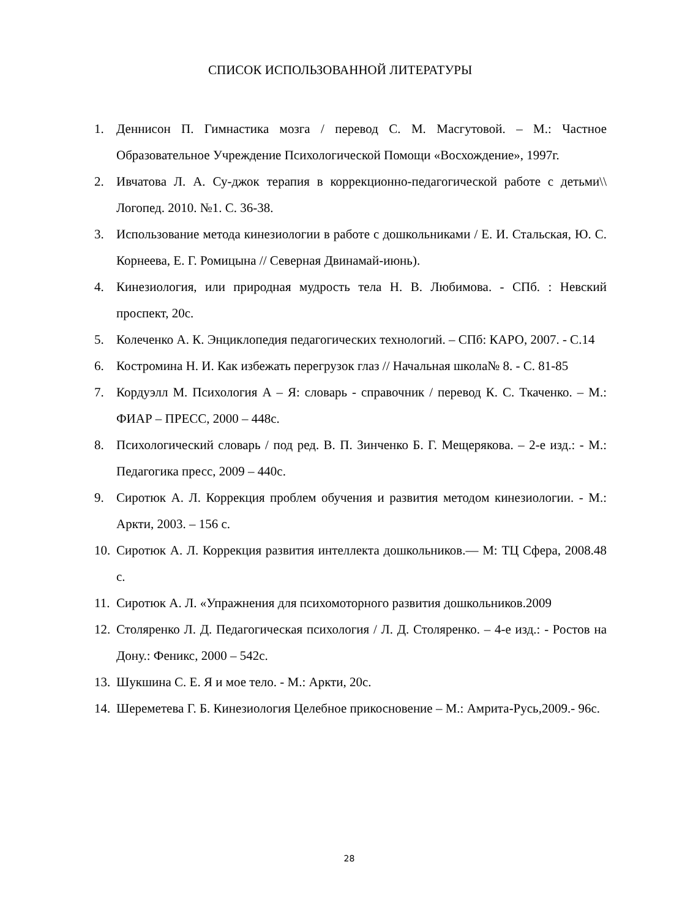СПИСОК ИСПОЛЬЗОВАННОЙ ЛИТЕРАТУРЫ
1. Деннисон П. Гимнастика мозга / перевод С. М. Масгутовой. – М.: Частное Образовательное Учреждение Психологической Помощи «Восхождение», 1997г.
2. Ивчатова Л. А. Су-джок терапия в коррекционно-педагогической работе с детьми\\ Логопед. 2010. №1. С. 36-38.
3. Использование метода кинезиологии в работе с дошкольниками / Е. И. Стальская, Ю. С. Корнеева, Е. Г. Ромицына // Северная Двинамай-июнь).
4. Кинезиология, или природная мудрость тела Н. В. Любимова. - СПб. : Невский проспект, 20с.
5. Колеченко А. К. Энциклопедия педагогических технологий. – СПб: КАРО, 2007. - С.14
6. Костромина Н. И. Как избежать перегрузок глаз // Начальная школа№ 8. - С. 81-85
7. Кордуэлл М. Психология А – Я: словарь - справочник / перевод К. С. Ткаченко. – М.: ФИАР – ПРЕСС, 2000 – 448с.
8. Психологический словарь / под ред. В. П. Зинченко Б. Г. Мещерякова. – 2-е изд.: - М.: Педагогика пресс, 2009 – 440с.
9. Сиротюк А. Л. Коррекция проблем обучения и развития методом кинезиологии. - М.: Аркти, 2003. – 156 с.
10. Сиротюк А. Л. Коррекция развития интеллекта дошкольников.— М: ТЦ Сфера, 2008.48 с.
11. Сиротюк А. Л. «Упражнения для психомоторного развития дошкольников.2009
12. Столяренко Л. Д. Педагогическая психология / Л. Д. Столяренко. – 4-е изд.: - Ростов на Дону.: Феникс, 2000 – 542с.
13. Шукшина С. Е. Я и мое тело. - М.: Аркти, 20с.
14. Шереметева Г. Б. Кинезиология Целебное прикосновение – М.: Амрита-Русь,2009.- 96с.
28